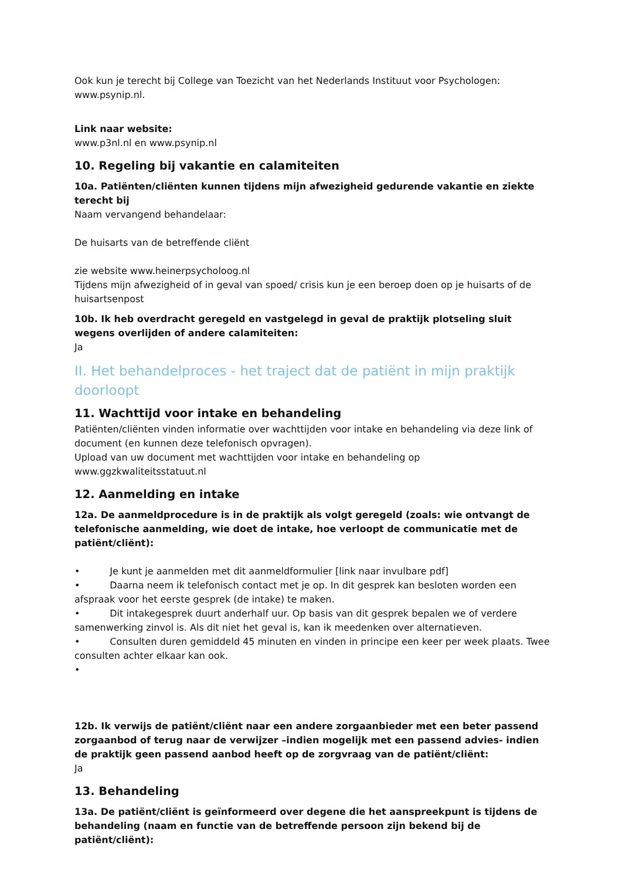Ook kun je terecht bij College van Toezicht van het Nederlands Instituut voor Psychologen: www.psynip.nl.
Link naar website:
www.p3nl.nl en www.psynip.nl
10. Regeling bij vakantie en calamiteiten
10a. Patiënten/cliënten kunnen tijdens mijn afwezigheid gedurende vakantie en ziekte terecht bij
Naam vervangend behandelaar:
De huisarts van de betreffende cliënt
zie website www.heinerpsycholoog.nl
Tijdens mijn afwezigheid of in geval van spoed/ crisis kun je een beroep doen op je huisarts of de huisartsenpost
10b. Ik heb overdracht geregeld en vastgelegd in geval de praktijk plotseling sluit wegens overlijden of andere calamiteiten:
Ja
II. Het behandelproces - het traject dat de patiënt in mijn praktijk doorloopt
11. Wachttijd voor intake en behandeling
Patiënten/cliënten vinden informatie over wachttijden voor intake en behandeling via deze link of document (en kunnen deze telefonisch opvragen).
Upload van uw document met wachttijden voor intake en behandeling op www.ggzkwaliteitsstatuut.nl
12. Aanmelding en intake
12a. De aanmeldprocedure is in de praktijk als volgt geregeld (zoals: wie ontvangt de telefonische aanmelding, wie doet de intake, hoe verloopt de communicatie met de patiënt/cliënt):
• Je kunt je aanmelden met dit aanmeldformulier [link naar invulbare pdf]
• Daarna neem ik telefonisch contact met je op. In dit gesprek kan besloten worden een afspraak voor het eerste gesprek (de intake) te maken.
• Dit intakegesprek duurt anderhalf uur. Op basis van dit gesprek bepalen we of verdere samenwerking zinvol is. Als dit niet het geval is, kan ik meedenken over alternatieven.
• Consulten duren gemiddeld 45 minuten en vinden in principe een keer per week plaats. Twee consulten achter elkaar kan ook.
•
12b. Ik verwijs de patiënt/cliënt naar een andere zorgaanbieder met een beter passend zorgaanbod of terug naar de verwijzer –indien mogelijk met een passend advies- indien de praktijk geen passend aanbod heeft op de zorgvraag van de patiënt/cliënt:
Ja
13. Behandeling
13a. De patiënt/cliënt is geïnformeerd over degene die het aanspreekpunt is tijdens de behandeling (naam en functie van de betreffende persoon zijn bekend bij de patiënt/cliënt):